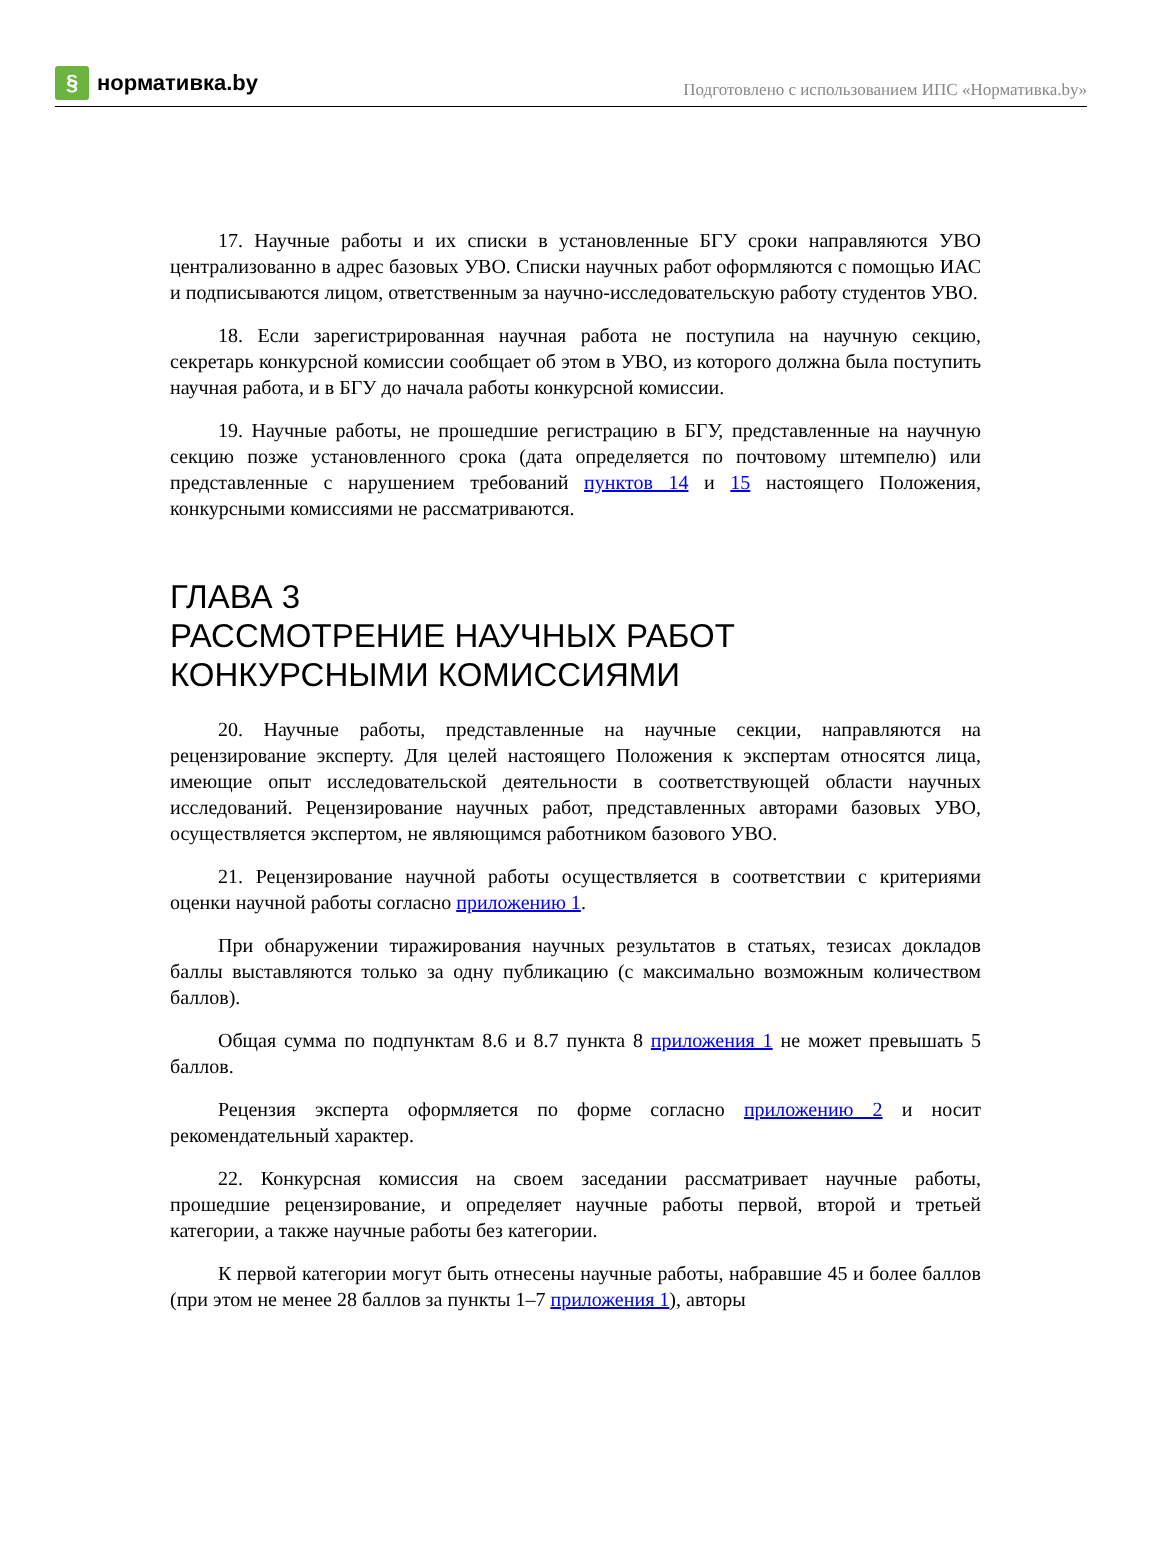§ нормативка.by
Подготовлено с использованием ИПС «Нормативка.by»
17. Научные работы и их списки в установленные БГУ сроки направляются УВО централизованно в адрес базовых УВО. Списки научных работ оформляются с помощью ИАС и подписываются лицом, ответственным за научно-исследовательскую работу студентов УВО.
18. Если зарегистрированная научная работа не поступила на научную секцию, секретарь конкурсной комиссии сообщает об этом в УВО, из которого должна была поступить научная работа, и в БГУ до начала работы конкурсной комиссии.
19. Научные работы, не прошедшие регистрацию в БГУ, представленные на научную секцию позже установленного срока (дата определяется по почтовому штемпелю) или представленные с нарушением требований пунктов 14 и 15 настоящего Положения, конкурсными комиссиями не рассматриваются.
ГЛАВА 3
РАССМОТРЕНИЕ НАУЧНЫХ РАБОТ
КОНКУРСНЫМИ КОМИССИЯМИ
20. Научные работы, представленные на научные секции, направляются на рецензирование эксперту. Для целей настоящего Положения к экспертам относятся лица, имеющие опыт исследовательской деятельности в соответствующей области научных исследований. Рецензирование научных работ, представленных авторами базовых УВО, осуществляется экспертом, не являющимся работником базового УВО.
21. Рецензирование научной работы осуществляется в соответствии с критериями оценки научной работы согласно приложению 1.
При обнаружении тиражирования научных результатов в статьях, тезисах докладов баллы выставляются только за одну публикацию (с максимально возможным количеством баллов).
Общая сумма по подпунктам 8.6 и 8.7 пункта 8 приложения 1 не может превышать 5 баллов.
Рецензия эксперта оформляется по форме согласно приложению 2 и носит рекомендательный характер.
22. Конкурсная комиссия на своем заседании рассматривает научные работы, прошедшие рецензирование, и определяет научные работы первой, второй и третьей категории, а также научные работы без категории.
К первой категории могут быть отнесены научные работы, набравшие 45 и более баллов (при этом не менее 28 баллов за пункты 1–7 приложения 1), авторы